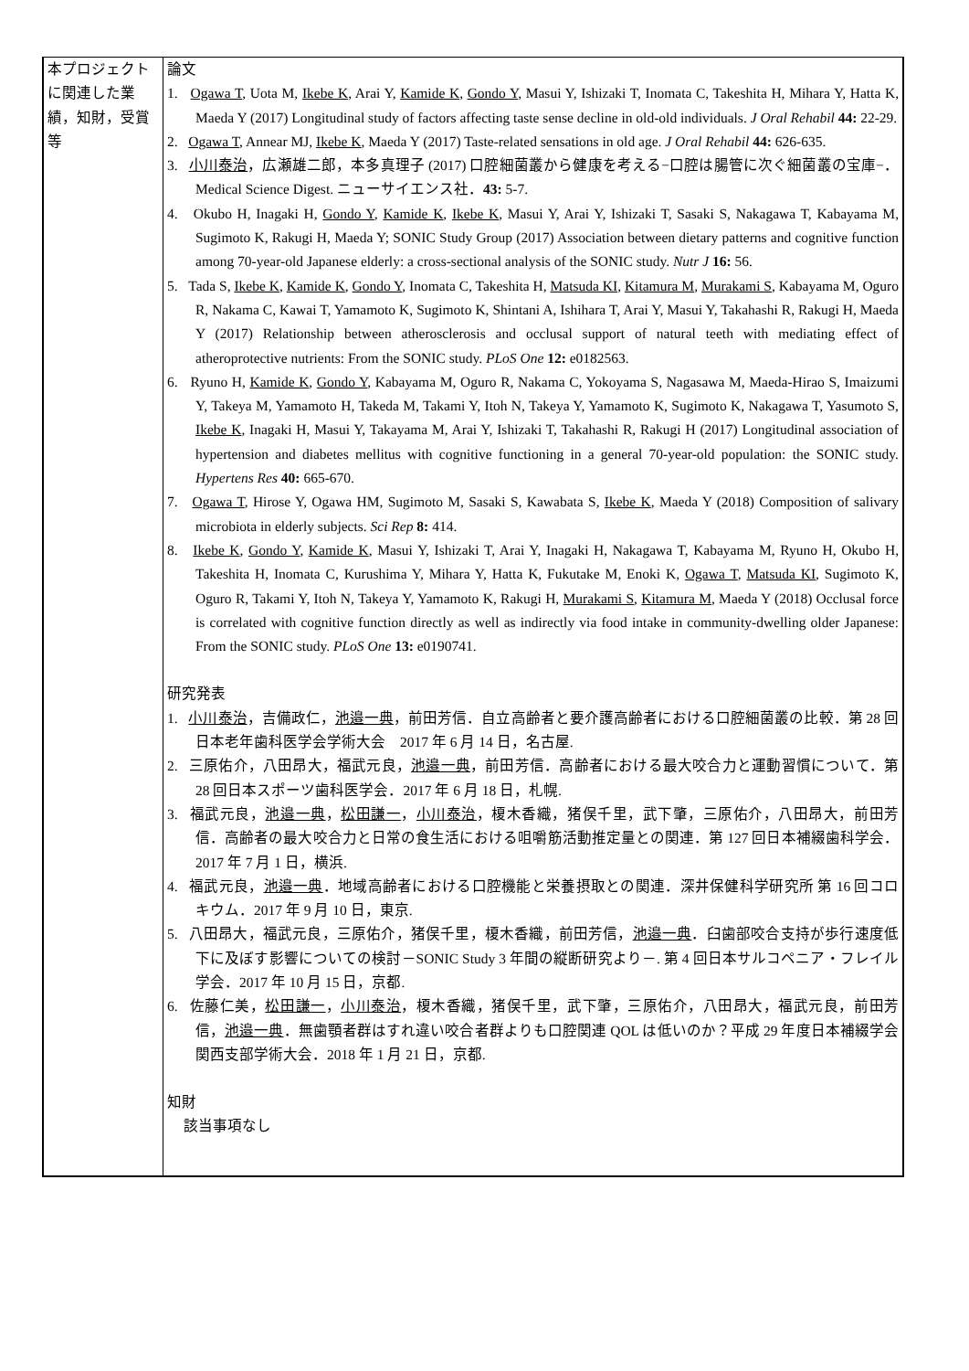| 本プロジェクトに関連した業績，知財，受賞等 | 論文 1. Ogawa T , Uota M, Ikebe K , Arai Y, Kamide K , Gondo Y , Masui Y, Ishizaki T, Inomata C, Takeshita H, Mihara Y, Hatta K, Maeda Y (2017) Longitudinal study of factors affecting taste sense decline in old-old individuals. J Oral Rehabil 44: 22-29. 2. Ogawa T , Annear MJ, Ikebe K , Maeda Y (2017) Taste-related sensations in old age. J Oral Rehabil 44: 626-635. 3. 小川泰治 ，広瀬雄二郎，本多真理子 (2017) 口腔細菌叢から健康を考える−口腔は腸管に次ぐ細菌叢の宝庫−．Medical Science Digest. ニューサイエンス社． 43: 5-7. 4. Okubo H, Inagaki H, Gondo Y , Kamide K , Ikebe K , Masui Y, Arai Y, Ishizaki T, Sasaki S, Nakagawa T, Kabayama M, Sugimoto K, Rakugi H, Maeda Y; SONIC Study Group (2017) Association between dietary patterns and cognitive function among 70-year-old Japanese elderly: a cross-sectional analysis of the SONIC study. Nutr J 16: 56. 5. Tada S, Ikebe K , Kamide K , Gondo Y , Inomata C, Takeshita H, Matsuda KI , Kitamura M , Murakami S , Kabayama M, Oguro R, Nakama C, Kawai T, Yamamoto K, Sugimoto K, Shintani A, Ishihara T, Arai Y, Masui Y, Takahashi R, Rakugi H, Maeda Y (2017) Relationship between atherosclerosis and occlusal support of natural teeth with mediating effect of atheroprotective nutrients: From the SONIC study. PLoS One 12: e0182563. 6. Ryuno H, Kamide K , Gondo Y , Kabayama M, Oguro R, Nakama C, Yokoyama S, Nagasawa M, Maeda-Hirao S, Imaizumi Y, Takeya M, Yamamoto H, Takeda M, Takami Y, Itoh N, Takeya Y, Yamamoto K, Sugimoto K, Nakagawa T, Yasumoto S, Ikebe K , Inagaki H, Masui Y, Takayama M, Arai Y, Ishizaki T, Takahashi R, Rakugi H (2017) Longitudinal association of hypertension and diabetes mellitus with cognitive functioning in a general 70-year-old population: the SONIC study. Hypertens Res 40: 665-670. 7. Ogawa T , Hirose Y, Ogawa HM, Sugimoto M, Sasaki S, Kawabata S, Ikebe K , Maeda Y (2018) Composition of salivary microbiota in elderly subjects. Sci Rep 8: 414. 8. Ikebe K , Gondo Y , Kamide K , Masui Y, Ishizaki T, Arai Y, Inagaki H, Nakagawa T, Kabayama M, Ryuno H, Okubo H, Takeshita H, Inomata C, Kurushima Y, Mihara Y, Hatta K, Fukutake M, Enoki K, Ogawa T , Matsuda KI , Sugimoto K, Oguro R, Takami Y, Itoh N, Takeya Y, Yamamoto K, Rakugi H, Murakami S , Kitamura M , Maeda Y (2018) Occlusal force is correlated with cognitive function directly as well as indirectly via food intake in community-dwelling older Japanese: From the SONIC study. PLoS One 13: e0190741. 研究発表 1. 小川泰治 ，吉備政仁， 池邉一典 ，前田芳信．自立高齢者と要介護高齢者における口腔細菌叢の比較．第 28 回日本老年歯科医学会学術大会 2017 年 6 月 14 日，名古屋. 2. 三原佑介，八田昂大，福武元良， 池邉一典 ，前田芳信．高齢者における最大咬合力と運動習慣について．第 28 回日本スポーツ歯科医学会．2017 年 6 月 18 日，札幌. 3. 福武元良， 池邉一典 ， 松田謙一 ， 小川泰治 ，榎木香織，猪俣千里，武下肇，三原佑介，八田昂大，前田芳信．高齢者の最大咬合力と日常の食生活における咀嚼筋活動推定量との関連．第 127 回日本補綴歯科学会．2017 年 7 月 1 日，横浜. 4. 福武元良， 池邉一典 ．地域高齢者における口腔機能と栄養摂取との関連．深井保健科学研究所 第 16 回コロキウム．2017 年 9 月 10 日，東京. 5. 八田昂大，福武元良，三原佑介，猪俣千里，榎木香織，前田芳信， 池邉一典 ．臼歯部咬合支持が歩行速度低下に及ぼす影響についての検討－SONIC Study 3 年間の縦断研究より－. 第 4 回日本サルコペニア・フレイル学会．2017 年 10 月 15 日，京都. 6. 佐藤仁美， 松田謙一 ， 小川泰治 ，榎木香織，猪俣千里，武下肇，三原佑介，八田昂大，福武元良，前田芳信， 池邉一典 ．無歯顎者群はすれ違い咬合者群よりも口腔関連 QOL は低いのか？平成 29 年度日本補綴学会関西支部学術大会．2018 年 1 月 21 日，京都. 知財 該当事項なし |